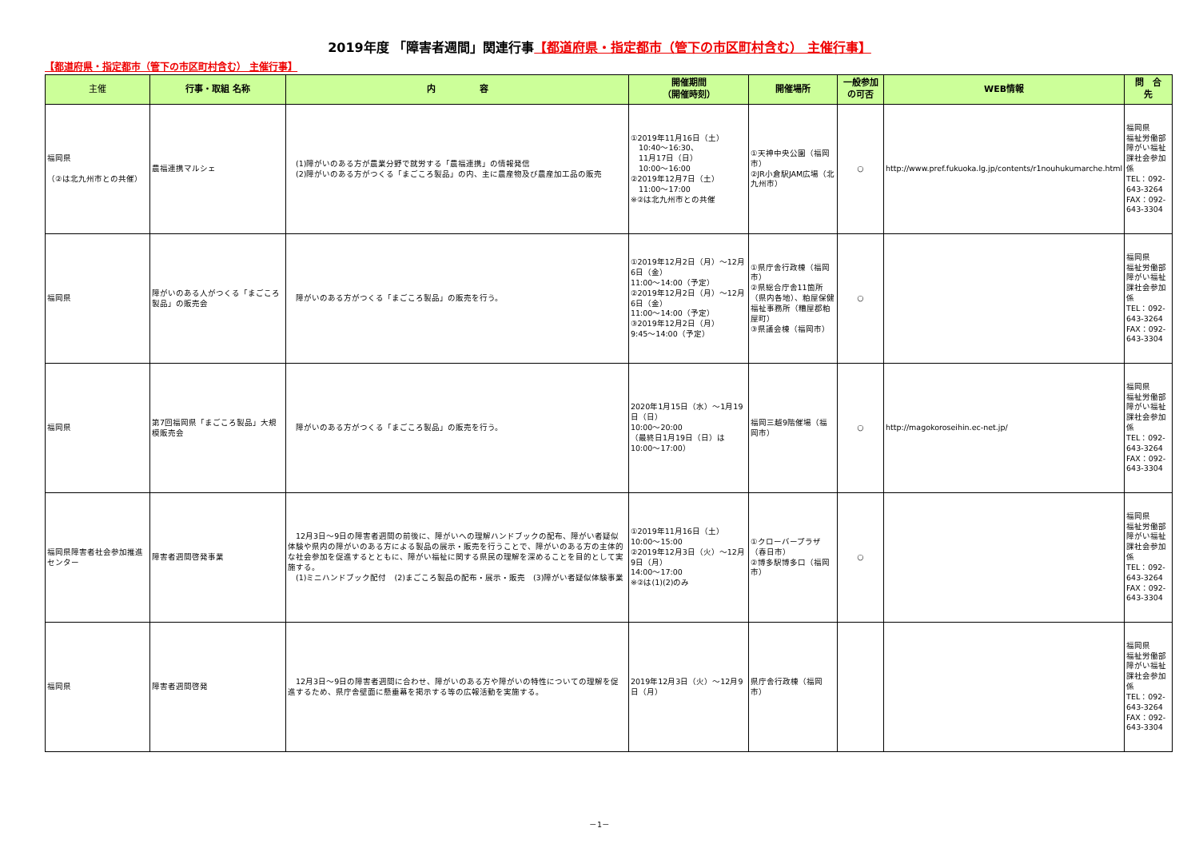2019年度 「障害者週間」関連行事【都道府県・指定都市（管下の市区町村含む） 主催行事】
【都道府県・指定都市（管下の市区町村含む） 主催行事】
| 主催 | 行事・取組 名称 | 内 容 | 開催期間 （開催時刻） | 開催場所 | 一般参加の可否 | WEB情報 | 問 合 先 |
| --- | --- | --- | --- | --- | --- | --- | --- |
| 福岡県 （②は北九州市との共催） | 農福連携マルシェ | (1)障がいのある方が農業分野で就労する「農福連携」の情報発信 (2)障がいのある方がつくる「まごころ製品」の内、主に農産物及び農産加工品の販売 | ①2019年11月16日（土） 10:40～16:30、 11月17日（日） 10:00～16:00 ②2019年12月7日（土） 11:00～17:00 ※②は北九州市との共催 | ①天神中央公園（福岡市） ②JR小倉駅JAM広場（北九州市） | ○ | http://www.pref.fukuoka.lg.jp/contents/r1nouhukumarche.html | 福岡県 福祉労働部障がい福祉課社会参加係 TEL：092-643-3264 FAX：092-643-3304 |
| 福岡県 | 障がいのある人がつくる「まごころ製品」の販売会 | 障がいのある方がつくる「まごころ製品」の販売を行う。 | ①2019年12月2日（月）～12月6日（金） 11:00～14:00（予定） ②2019年12月2日（月）～12月6日（金） 11:00～14:00（予定） ③2019年12月2日（月） 9:45～14:00（予定） | ①県庁舎行政棟（福岡市） ②県総合庁舎11箇所（県内各地）、粕屋保健福祉事務所（糟屋郡粕屋町） ③県議会棟（福岡市） | ○ | | 福岡県 福祉労働部障がい福祉課社会参加係 TEL：092-643-3264 FAX：092-643-3304 |
| 福岡県 | 第7回福岡県「まごころ製品」大規模販売会 | 障がいのある方がつくる「まごころ製品」の販売を行う。 | 2020年1月15日（水）～1月19日（日） 10:00～20:00 （最終日1月19日（日）は10:00～17:00） | 福岡三越9階催場（福岡市） | ○ | http://magokoroseihin.ec-net.jp/ | 福岡県 福祉労働部障がい福祉課社会参加係 TEL：092-643-3264 FAX：092-643-3304 |
| 福岡県障害者社会参加推進センター | 障害者週間啓発事業 | 12月3日～9日の障害者週間の前後に、障がいへの理解ハンドブックの配布、障がい者疑似体験や県内の障がいのある方による製品の展示・販売を行うことで、障がいのある方の主体的な社会参加を促進するとともに、障がい福祉に関する県民の理解を深めることを目的として実施する。 (1)ミニハンドブック配付 (2)まごころ製品の配布・展示・販売 (3)障がい者疑似体験事業 | ①2019年11月16日（土） 10:00～15:00 ②2019年12月3日（火）～12月9日（月） 14:00～17:00 ※②は(1)(2)のみ | ①クローバープラザ（春日市） ②博多駅博多口（福岡市） | ○ | | 福岡県 福祉労働部障がい福祉課社会参加係 TEL：092-643-3264 FAX：092-643-3304 |
| 福岡県 | 障害者週間啓発 | 12月3日～9日の障害者週間に合わせ、障がいのある方や障がいの特性についての理解を促進するため、県庁舎壁面に懸垂幕を掲示する等の広報活動を実施する。 | 2019年12月3日（火）～12月9日（月） | 県庁舎行政棟（福岡市） | | | 福岡県 福祉労働部障がい福祉課社会参加係 TEL：092-643-3264 FAX：092-643-3304 |
－1－